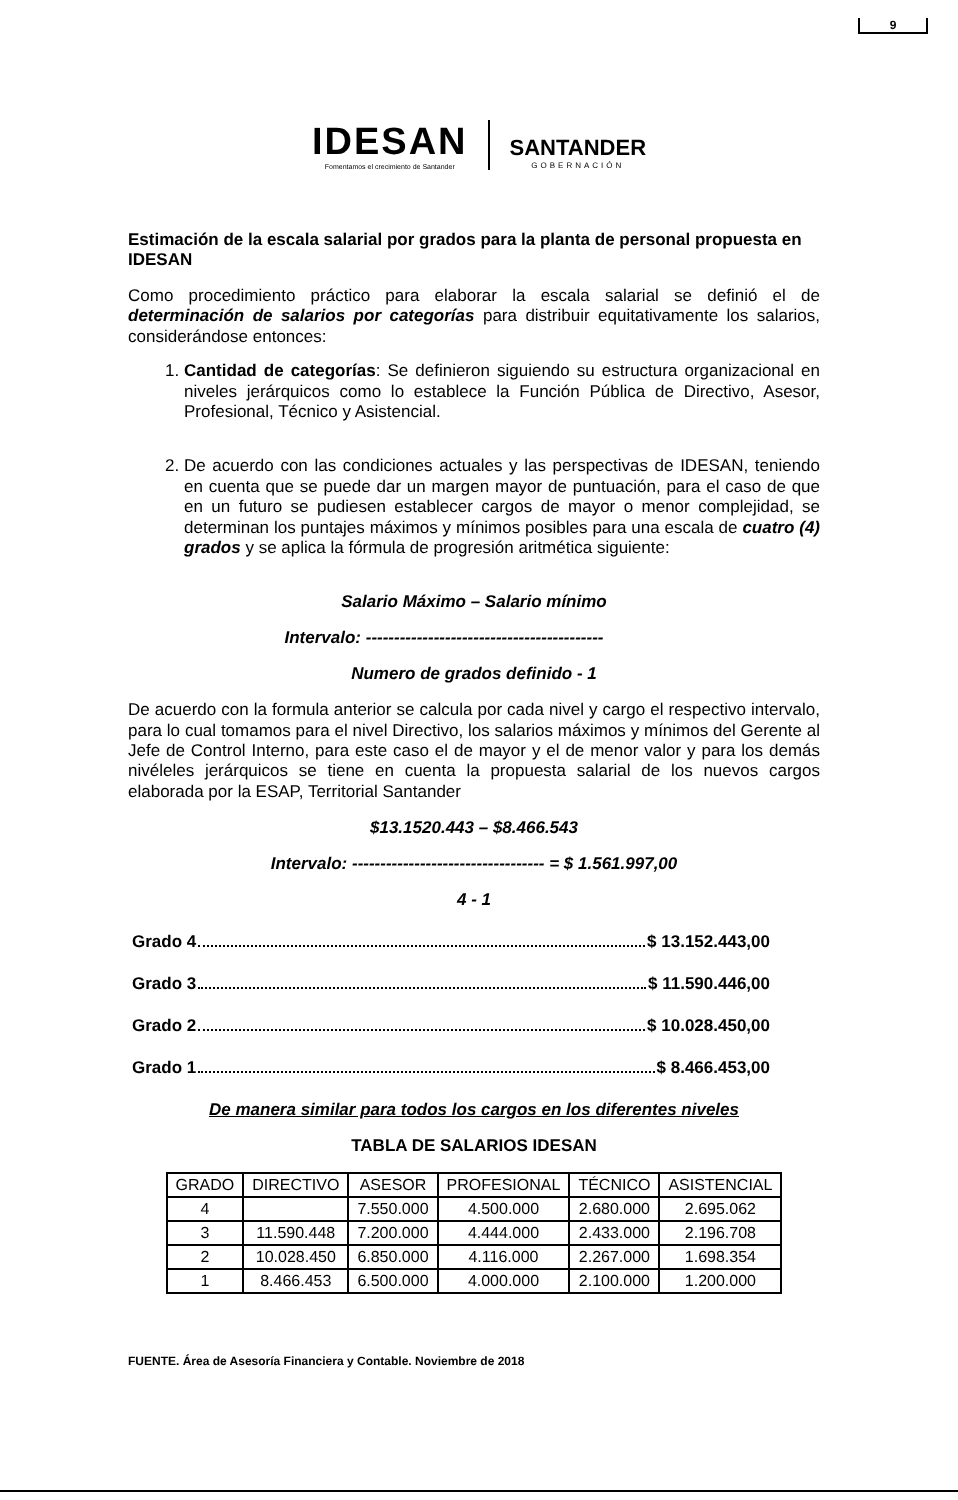9
IDESAN
Fomentamos el crecimiento de Santander
SANTANDER
GOBERNACIÓN
Estimación de la escala salarial por grados para la planta de personal propuesta en IDESAN
Como procedimiento práctico para elaborar la escala salarial se definió el de determinación de salarios por categorías para distribuir equitativamente los salarios, considerándose entonces:
1. Cantidad de categorías: Se definieron siguiendo su estructura organizacional en niveles jerárquicos como lo establece la Función Pública de Directivo, Asesor, Profesional, Técnico y Asistencial.
2. De acuerdo con las condiciones actuales y las perspectivas de IDESAN, teniendo en cuenta que se puede dar un margen mayor de puntuación, para el caso de que en un futuro se pudiesen establecer cargos de mayor o menor complejidad, se determinan los puntajes máximos y mínimos posibles para una escala de cuatro (4) grados y se aplica la fórmula de progresión aritmética siguiente:
Salario Máximo – Salario mínimo
Intervalo: ------------------------------------------
Numero de grados definido - 1
De acuerdo con la formula anterior se calcula por cada nivel y cargo el respectivo intervalo, para lo cual tomamos para el nivel Directivo, los salarios máximos y mínimos del Gerente al Jefe de Control Interno, para este caso el de mayor y el de menor valor y para los demás nivéleles jerárquicos se tiene en cuenta la propuesta salarial de los nuevos cargos elaborada por la ESAP, Territorial Santander
$13.1520.443 – $8.466.543
Intervalo: ---------------------------------- = $ 1.561.997,00
4 - 1
Grado 4 $ 13.152.443,00
Grado 3 $ 11.590.446,00
Grado 2 $ 10.028.450,00
Grado 1 $ 8.466.453,00
De manera similar para todos los cargos en los diferentes niveles
TABLA DE SALARIOS IDESAN
| GRADO | DIRECTIVO | ASESOR | PROFESIONAL | TÉCNICO | ASISTENCIAL |
| --- | --- | --- | --- | --- | --- |
| 4 | | 7.550.000 | 4.500.000 | 2.680.000 | 2.695.062 |
| 3 | 11.590.448 | 7.200.000 | 4.444.000 | 2.433.000 | 2.196.708 |
| 2 | 10.028.450 | 6.850.000 | 4.116.000 | 2.267.000 | 1.698.354 |
| 1 | 8.466.453 | 6.500.000 | 4.000.000 | 2.100.000 | 1.200.000 |
FUENTE. Área de Asesoría Financiera y Contable. Noviembre de 2018